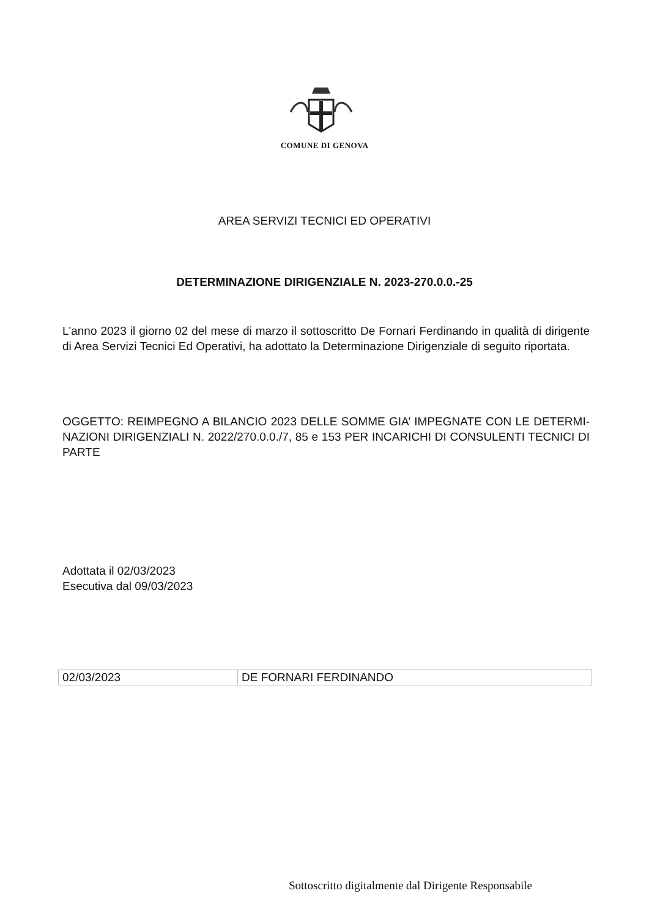COMUNE DI GENOVA
AREA SERVIZI TECNICI ED OPERATIVI
DETERMINAZIONE DIRIGENZIALE N. 2023-270.0.0.-25
L'anno 2023 il giorno 02 del mese di marzo il sottoscritto De Fornari Ferdinando in qualità di dirigente di Area Servizi Tecnici Ed Operativi, ha adottato la Determinazione Dirigenziale di seguito riportata.
OGGETTO: REIMPEGNO A BILANCIO 2023 DELLE SOMME GIA’ IMPEGNATE CON LE DETERMI-NAZIONI DIRIGENZIALI N. 2022/270.0.0./7, 85 e 153 PER INCARICHI DI CONSULENTI TECNICI DI PARTE
Adottata il 02/03/2023
Esecutiva dal 09/03/2023
| 02/03/2023 | DE FORNARI FERDINANDO |
Sottoscritto digitalmente dal Dirigente Responsabile